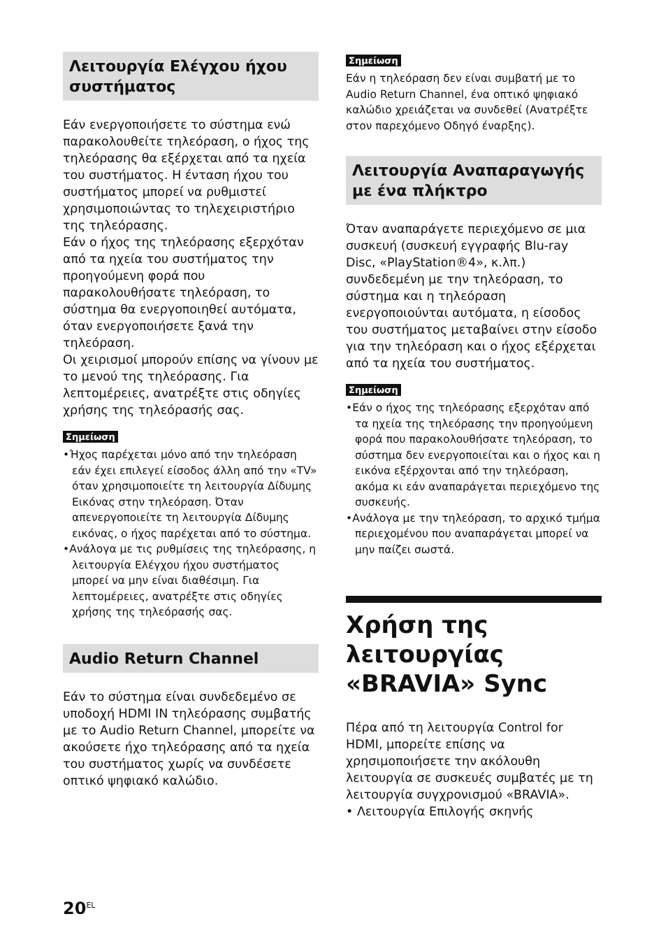Λειτουργία Ελέγχου ήχου συστήματος
Εάν ενεργοποιήσετε το σύστημα ενώ παρακολουθείτε τηλεόραση, ο ήχος της τηλεόρασης θα εξέρχεται από τα ηχεία του συστήματος. Η ένταση ήχου του συστήματος μπορεί να ρυθμιστεί χρησιμοποιώντας το τηλεχειριστήριο της τηλεόρασης.
Εάν ο ήχος της τηλεόρασης εξερχόταν από τα ηχεία του συστήματος την προηγούμενη φορά που παρακολουθήσατε τηλεόραση, το σύστημα θα ενεργοποιηθεί αυτόματα, όταν ενεργοποιήσετε ξανά την τηλεόραση.
Οι χειρισμοί μπορούν επίσης να γίνουν με το μενού της τηλεόρασης. Για λεπτομέρειες, ανατρέξτε στις οδηγίες χρήσης της τηλεόρασής σας.
Σημείωση
•Ήχος παρέχεται μόνο από την τηλεόραση εάν έχει επιλεγεί είσοδος άλλη από την «TV» όταν χρησιμοποιείτε τη λειτουργία Δίδυμης Εικόνας στην τηλεόραση. Όταν απενεργοποιείτε τη λειτουργία Δίδυμης εικόνας, ο ήχος παρέχεται από το σύστημα.
•Ανάλογα με τις ρυθμίσεις της τηλεόρασης, η λειτουργία Ελέγχου ήχου συστήματος μπορεί να μην είναι διαθέσιμη. Για λεπτομέρειες, ανατρέξτε στις οδηγίες χρήσης της τηλεόρασής σας.
Audio Return Channel
Εάν το σύστημα είναι συνδεδεμένο σε υποδοχή HDMI IN τηλεόρασης συμβατής με το Audio Return Channel, μπορείτε να ακούσετε ήχο τηλεόρασης από τα ηχεία του συστήματος χωρίς να συνδέσετε οπτικό ψηφιακό καλώδιο.
Σημείωση
Εάν η τηλεόραση δεν είναι συμβατή με το Audio Return Channel, ένα οπτικό ψηφιακό καλώδιο χρειάζεται να συνδεθεί (Ανατρέξτε στον παρεχόμενο Οδηγό έναρξης).
Λειτουργία Αναπαραγωγής με ένα πλήκτρο
Όταν αναπαράγετε περιεχόμενο σε μια συσκευή (συσκευή εγγραφής Blu-ray Disc, «PlayStation®4», κ.λπ.) συνδεδεμένη με την τηλεόραση, το σύστημα και η τηλεόραση ενεργοποιούνται αυτόματα, η είσοδος του συστήματος μεταβαίνει στην είσοδο για την τηλεόραση και ο ήχος εξέρχεται από τα ηχεία του συστήματος.
Σημείωση
•Εάν ο ήχος της τηλεόρασης εξερχόταν από τα ηχεία της τηλεόρασης την προηγούμενη φορά που παρακολουθήσατε τηλεόραση, το σύστημα δεν ενεργοποιείται και ο ήχος και η εικόνα εξέρχονται από την τηλεόραση, ακόμα κι εάν αναπαράγεται περιεχόμενο της συσκευής.
•Ανάλογα με την τηλεόραση, το αρχικό τμήμα περιεχομένου που αναπαράγεται μπορεί να μην παίζει σωστά.
Χρήση της λειτουργίας «BRAVIA» Sync
Πέρα από τη λειτουργία Control for HDMI, μπορείτε επίσης να χρησιμοποιήσετε την ακόλουθη λειτουργία σε συσκευές συμβατές με τη λειτουργία συγχρονισμού «BRAVIA».
• Λειτουργία Επιλογής σκηνής
20<sup>EL</sup>